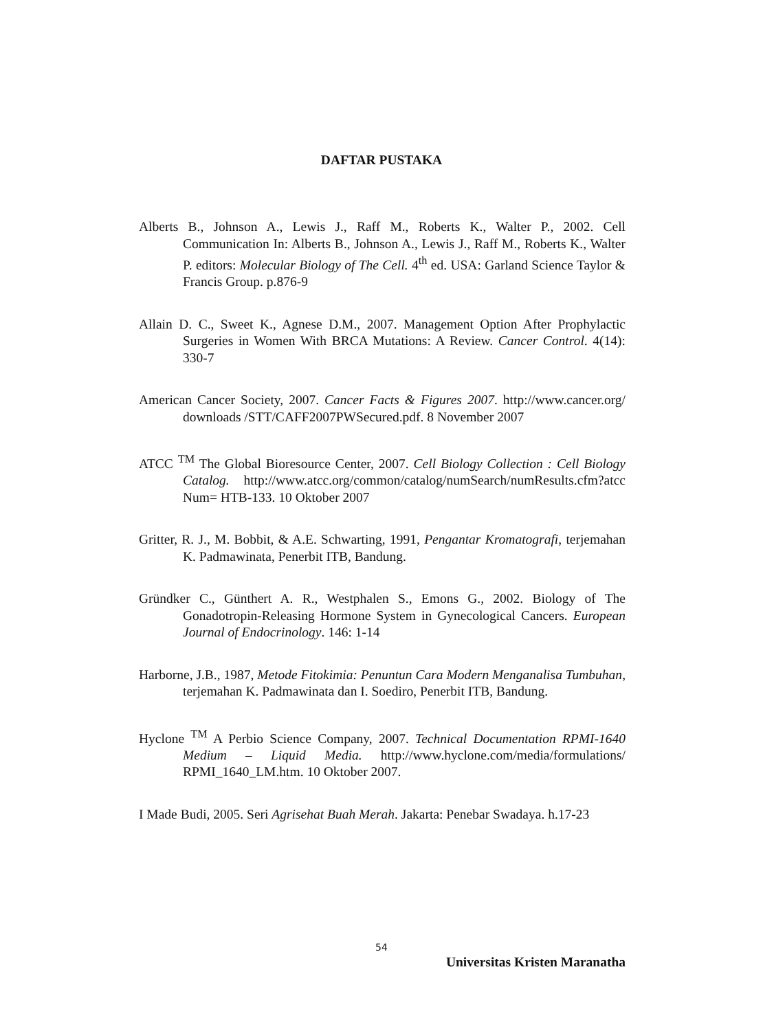DAFTAR PUSTAKA
Alberts B., Johnson A., Lewis J., Raff M., Roberts K., Walter P., 2002. Cell Communication In: Alberts B., Johnson A., Lewis J., Raff M., Roberts K., Walter P. editors: Molecular Biology of The Cell. 4<sup>th</sup> ed. USA: Garland Science Taylor & Francis Group. p.876-9
Allain D. C., Sweet K., Agnese D.M., 2007. Management Option After Prophylactic Surgeries in Women With BRCA Mutations: A Review. Cancer Control. 4(14): 330-7
American Cancer Society, 2007. Cancer Facts & Figures 2007. http://www.cancer.org/ downloads /STT/CAFF2007PWSecured.pdf. 8 November 2007
ATCC <sup>TM</sup> The Global Bioresource Center, 2007. Cell Biology Collection : Cell Biology Catalog. http://www.atcc.org/common/catalog/numSearch/numResults.cfm?atcc Num= HTB-133. 10 Oktober 2007
Gritter, R. J., M. Bobbit, & A.E. Schwarting, 1991, Pengantar Kromatografi, terjemahan K. Padmawinata, Penerbit ITB, Bandung.
Gründker C., Günthert A. R., Westphalen S., Emons G., 2002. Biology of The Gonadotropin-Releasing Hormone System in Gynecological Cancers. European Journal of Endocrinology. 146: 1-14
Harborne, J.B., 1987, Metode Fitokimia: Penuntun Cara Modern Menganalisa Tumbuhan, terjemahan K. Padmawinata dan I. Soediro, Penerbit ITB, Bandung.
Hyclone <sup>TM</sup> A Perbio Science Company, 2007. Technical Documentation RPMI-1640 Medium – Liquid Media. http://www.hyclone.com/media/formulations/ RPMI_1640_LM.htm. 10 Oktober 2007.
I Made Budi, 2005. Seri Agrisehat Buah Merah. Jakarta: Penebar Swadaya. h.17-23
54
Universitas Kristen Maranatha